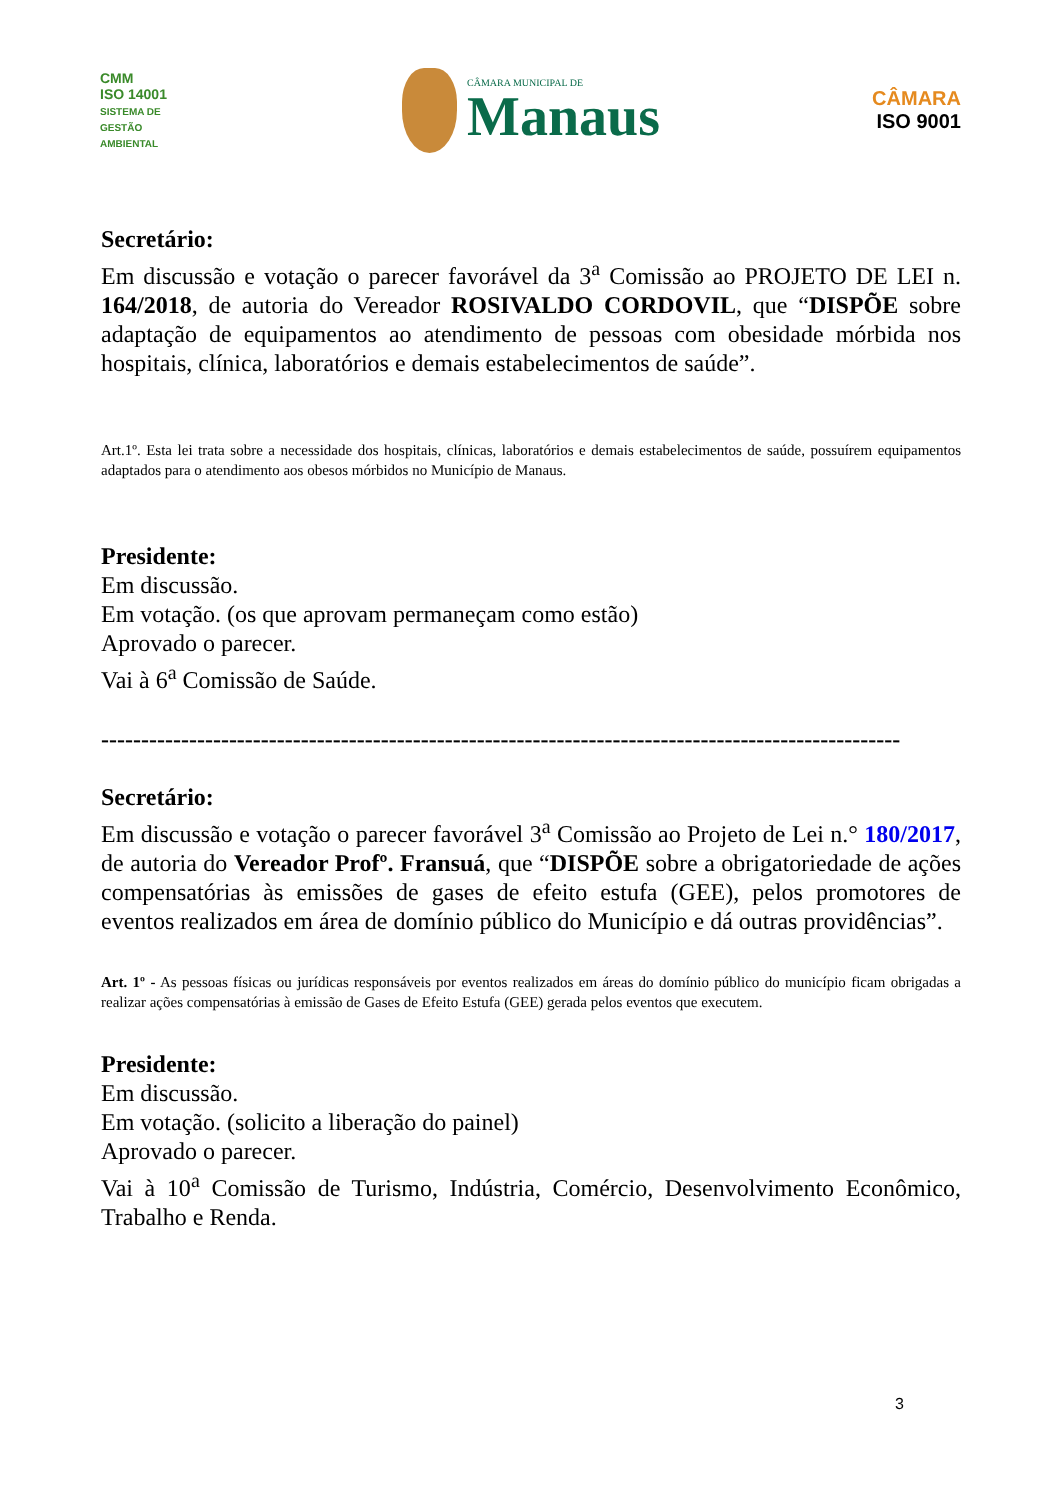CMM
ISO 14001
SISTEMA DE GESTÃO AMBIENTAL
CÂMARA MUNICIPAL DE
Manaus
CÂMARA
ISO 9001
Secretário:
Em discussão e votação o parecer favorável da 3<sup>a</sup> Comissão ao PROJETO DE LEI n. 164/2018, de autoria do Vereador ROSIVALDO CORDOVIL, que “DISPÕE sobre adaptação de equipamentos ao atendimento de pessoas com obesidade mórbida nos hospitais, clínica, laboratórios e demais estabelecimentos de saúde”.
Art.1º. Esta lei trata sobre a necessidade dos hospitais, clínicas, laboratórios e demais estabelecimentos de saúde, possuírem equipamentos adaptados para o atendimento aos obesos mórbidos no Município de Manaus.
Presidente:
Em discussão.
Em votação. (os que aprovam permaneçam como estão)
Aprovado o parecer.
Vai à 6<sup>a</sup> Comissão de Saúde.
----------------------------------------------------------------------------------------------------
Secretário:
Em discussão e votação o parecer favorável 3<sup>a</sup> Comissão ao Projeto de Lei n.° 180/2017, de autoria do Vereador Profº. Fransuá, que “DISPÕE sobre a obrigatoriedade de ações compensatórias às emissões de gases de efeito estufa (GEE), pelos promotores de eventos realizados em área de domínio público do Município e dá outras providências”.
Art. 1º - As pessoas físicas ou jurídicas responsáveis por eventos realizados em áreas do domínio público do município ficam obrigadas a realizar ações compensatórias à emissão de Gases de Efeito Estufa (GEE) gerada pelos eventos que executem.
Presidente:
Em discussão.
Em votação. (solicito a liberação do painel)
Aprovado o parecer.
Vai à 10<sup>a</sup> Comissão de Turismo, Indústria, Comércio, Desenvolvimento Econômico, Trabalho e Renda.
3